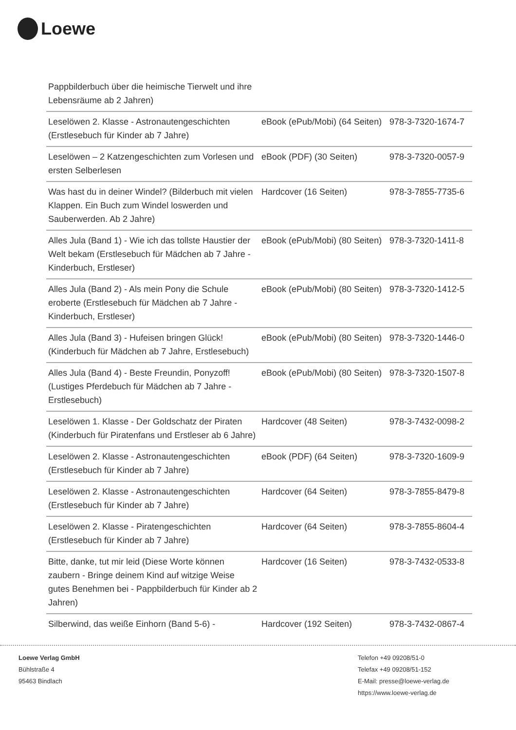Loewe
| Pappbilderbuch über die heimische Tierwelt und ihre Lebensräume ab 2 Jahren) | | |
| Leselöwen 2. Klasse - Astronautengeschichten (Erstlesebuch für Kinder ab 7 Jahre) | eBook (ePub/Mobi) (64 Seiten) | 978-3-7320-1674-7 |
| Leselöwen – 2 Katzengeschichten zum Vorlesen und ersten Selberlesen | eBook (PDF) (30 Seiten) | 978-3-7320-0057-9 |
| Was hast du in deiner Windel? (Bilderbuch mit vielen Klappen. Ein Buch zum Windel loswerden und Sauberwerden. Ab 2 Jahre) | Hardcover (16 Seiten) | 978-3-7855-7735-6 |
| Alles Jula (Band 1) - Wie ich das tollste Haustier der Welt bekam (Erstlesebuch für Mädchen ab 7 Jahre - Kinderbuch, Erstleser) | eBook (ePub/Mobi) (80 Seiten) | 978-3-7320-1411-8 |
| Alles Jula (Band 2) - Als mein Pony die Schule eroberte (Erstlesebuch für Mädchen ab 7 Jahre - Kinderbuch, Erstleser) | eBook (ePub/Mobi) (80 Seiten) | 978-3-7320-1412-5 |
| Alles Jula (Band 3) - Hufeisen bringen Glück! (Kinderbuch für Mädchen ab 7 Jahre, Erstlesebuch) | eBook (ePub/Mobi) (80 Seiten) | 978-3-7320-1446-0 |
| Alles Jula (Band 4) - Beste Freundin, Ponyzoff! (Lustiges Pferdebuch für Mädchen ab 7 Jahre - Erstlesebuch) | eBook (ePub/Mobi) (80 Seiten) | 978-3-7320-1507-8 |
| Leselöwen 1. Klasse - Der Goldschatz der Piraten (Kinderbuch für Piratenfans und Erstleser ab 6 Jahre) | Hardcover (48 Seiten) | 978-3-7432-0098-2 |
| Leselöwen 2. Klasse - Astronautengeschichten (Erstlesebuch für Kinder ab 7 Jahre) | eBook (PDF) (64 Seiten) | 978-3-7320-1609-9 |
| Leselöwen 2. Klasse - Astronautengeschichten (Erstlesebuch für Kinder ab 7 Jahre) | Hardcover (64 Seiten) | 978-3-7855-8479-8 |
| Leselöwen 2. Klasse - Piratengeschichten (Erstlesebuch für Kinder ab 7 Jahre) | Hardcover (64 Seiten) | 978-3-7855-8604-4 |
| Bitte, danke, tut mir leid (Diese Worte können zaubern - Bringe deinem Kind auf witzige Weise gutes Benehmen bei - Pappbilderbuch für Kinder ab 2 Jahren) | Hardcover (16 Seiten) | 978-3-7432-0533-8 |
| Silberwind, das weiße Einhorn (Band 5-6) - | Hardcover (192 Seiten) | 978-3-7432-0867-4 |
Loewe Verlag GmbH
Bühlstraße 4
95463 Bindlach
Telefon +49 09208/51-0
Telefax +49 09208/51-152
E-Mail: presse@loewe-verlag.de
https://www.loewe-verlag.de